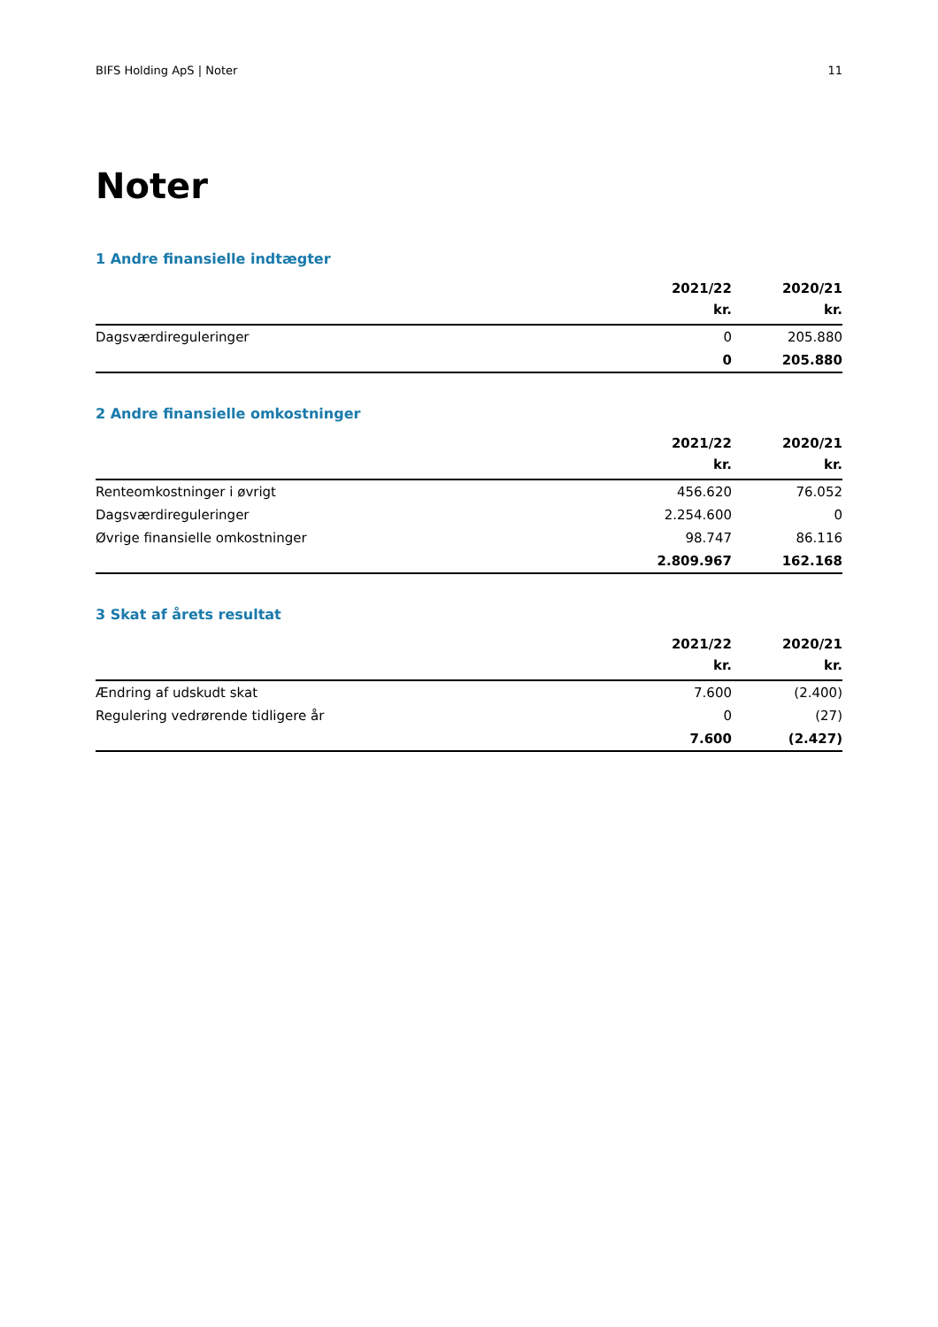BIFS Holding ApS | Noter 11
Noter
1 Andre finansielle indtægter
| | 2021/22 kr. | 2020/21 kr. |
| --- | --- | --- |
| Dagsværdireguleringer | 0 | 205.880 |
| | 0 | 205.880 |
2 Andre finansielle omkostninger
| | 2021/22 kr. | 2020/21 kr. |
| --- | --- | --- |
| Renteomkostninger i øvrigt | 456.620 | 76.052 |
| Dagsværdireguleringer | 2.254.600 | 0 |
| Øvrige finansielle omkostninger | 98.747 | 86.116 |
| | 2.809.967 | 162.168 |
3 Skat af årets resultat
| | 2021/22 kr. | 2020/21 kr. |
| --- | --- | --- |
| Ændring af udskudt skat | 7.600 | (2.400) |
| Regulering vedrørende tidligere år | 0 | (27) |
| | 7.600 | (2.427) |